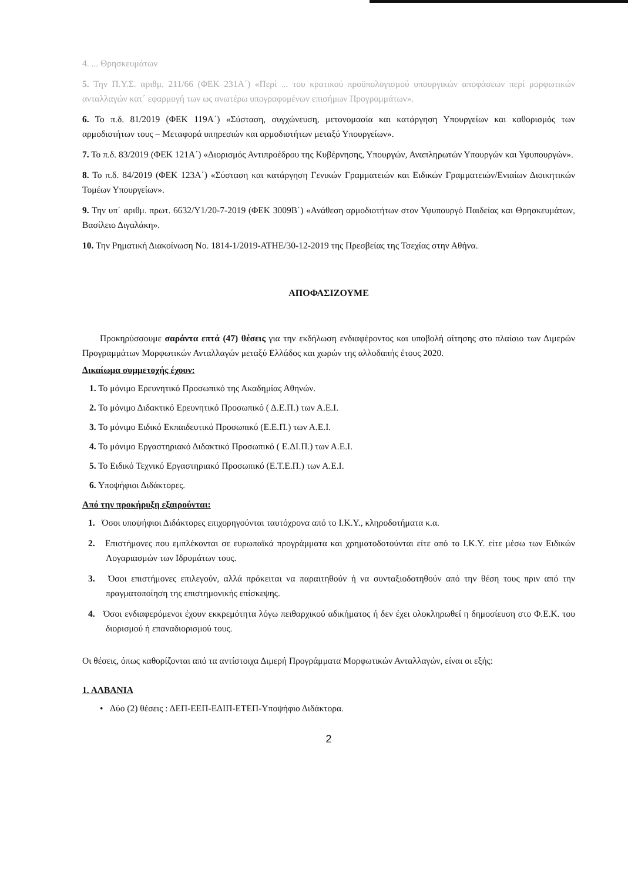4. ... Θρησκευμάτων
5. Την Π.Υ.Σ. αριθμ. 211/66 (ΦΕΚ 231Α΄) «Περί ... του κρατικού προϋπολογισμού υπουργικών αποφάσεων περί μορφωτικών ανταλλαγών κατ΄ εφαρμογή των ως ανωτέρω υπογραφομένων επισήμων Προγραμμάτων».
6. Το π.δ. 81/2019 (ΦΕΚ 119Α΄) «Σύσταση, συγχώνευση, μετονομασία και κατάργηση Υπουργείων και καθορισμός των αρμοδιοτήτων τους – Μεταφορά υπηρεσιών και αρμοδιοτήτων μεταξύ Υπουργείων».
7. Το π.δ. 83/2019 (ΦΕΚ 121Α΄) «Διορισμός Αντιπροέδρου της Κυβέρνησης, Υπουργών, Αναπληρωτών Υπουργών και Υφυπουργών».
8. Το π.δ. 84/2019 (ΦΕΚ 123Α΄) «Σύσταση και κατάργηση Γενικών Γραμματειών και Ειδικών Γραμματειών/Ενιαίων Διοικητικών Τομέων Υπουργείων».
9. Την υπ΄ αριθμ. πρωτ. 6632/Υ1/20-7-2019 (ΦΕΚ 3009Β΄) «Ανάθεση αρμοδιοτήτων στον Υφυπουργό Παιδείας και Θρησκευμάτων, Βασίλειο Διγαλάκη».
10. Την Ρηματική Διακοίνωση No. 1814-1/2019-ATHE/30-12-2019 της Πρεσβείας της Τσεχίας στην Αθήνα.
ΑΠΟΦΑΣΙΖΟΥΜΕ
Προκηρύσσουμε σαράντα επτά (47) θέσεις για την εκδήλωση ενδιαφέροντος και υποβολή αίτησης στο πλαίσιο των Διμερών Προγραμμάτων Μορφωτικών Ανταλλαγών μεταξύ Ελλάδος και χωρών της αλλοδαπής έτους 2020.
Δικαίωμα συμμετοχής έχουν:
1. Το μόνιμο Ερευνητικό Προσωπικό της Ακαδημίας Αθηνών.
2. Το μόνιμο Διδακτικό Ερευνητικό Προσωπικό ( Δ.Ε.Π.) των Α.Ε.Ι.
3. Το μόνιμο Ειδικό Εκπαιδευτικό Προσωπικό (Ε.Ε.Π.) των Α.Ε.Ι.
4. Το μόνιμο Εργαστηριακό Διδακτικό Προσωπικό ( Ε.ΔΙ.Π.) των Α.Ε.Ι.
5. Το Ειδικό Τεχνικό Εργαστηριακό Προσωπικό (Ε.Τ.Ε.Π.) των Α.Ε.Ι.
6. Υποψήφιοι Διδάκτορες.
Από την προκήρυξη εξαιρούνται:
1. Όσοι υποψήφιοι Διδάκτορες επιχορηγούνται ταυτόχρονα από το Ι.Κ.Υ., κληροδοτήματα κ.α.
2. Επιστήμονες που εμπλέκονται σε ευρωπαϊκά προγράμματα και χρηματοδοτούνται είτε από το Ι.Κ.Υ. είτε μέσω των Ειδικών Λογαριασμών των Ιδρυμάτων τους.
3. Όσοι επιστήμονες επιλεγούν, αλλά πρόκειται να παραιτηθούν ή να συνταξιοδοτηθούν από την θέση τους πριν από την πραγματοποίηση της επιστημονικής επίσκεψης.
4. Όσοι ενδιαφερόμενοι έχουν εκκρεμότητα λόγω πειθαρχικού αδικήματος ή δεν έχει ολοκληρωθεί η δημοσίευση στο Φ.Ε.Κ. του διορισμού ή επαναδιορισμού τους.
Οι θέσεις, όπως καθορίζονται από τα αντίστοιχα Διμερή Προγράμματα Μορφωτικών Ανταλλαγών, είναι οι εξής:
1. ΑΛΒΑΝΙΑ
• Δύο (2) θέσεις : ΔΕΠ-ΕΕΠ-ΕΔΙΠ-ΕΤΕΠ-Υποψήφιο Διδάκτορα.
2